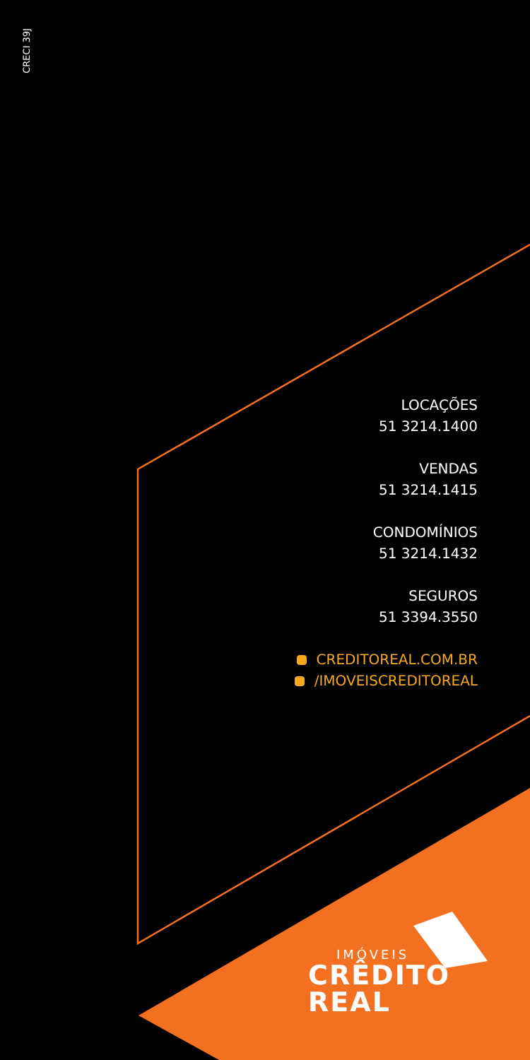CRECI 39J
LOCAÇÕES
51 3214.1400
VENDAS
51 3214.1415
CONDOMÍNIOS
51 3214.1432
SEGUROS
51 3394.3550
CREDITOREAL.COM.BR
/IMOVEISCREDITOREAL
IMÓVEIS
CRÊDITO
REAL